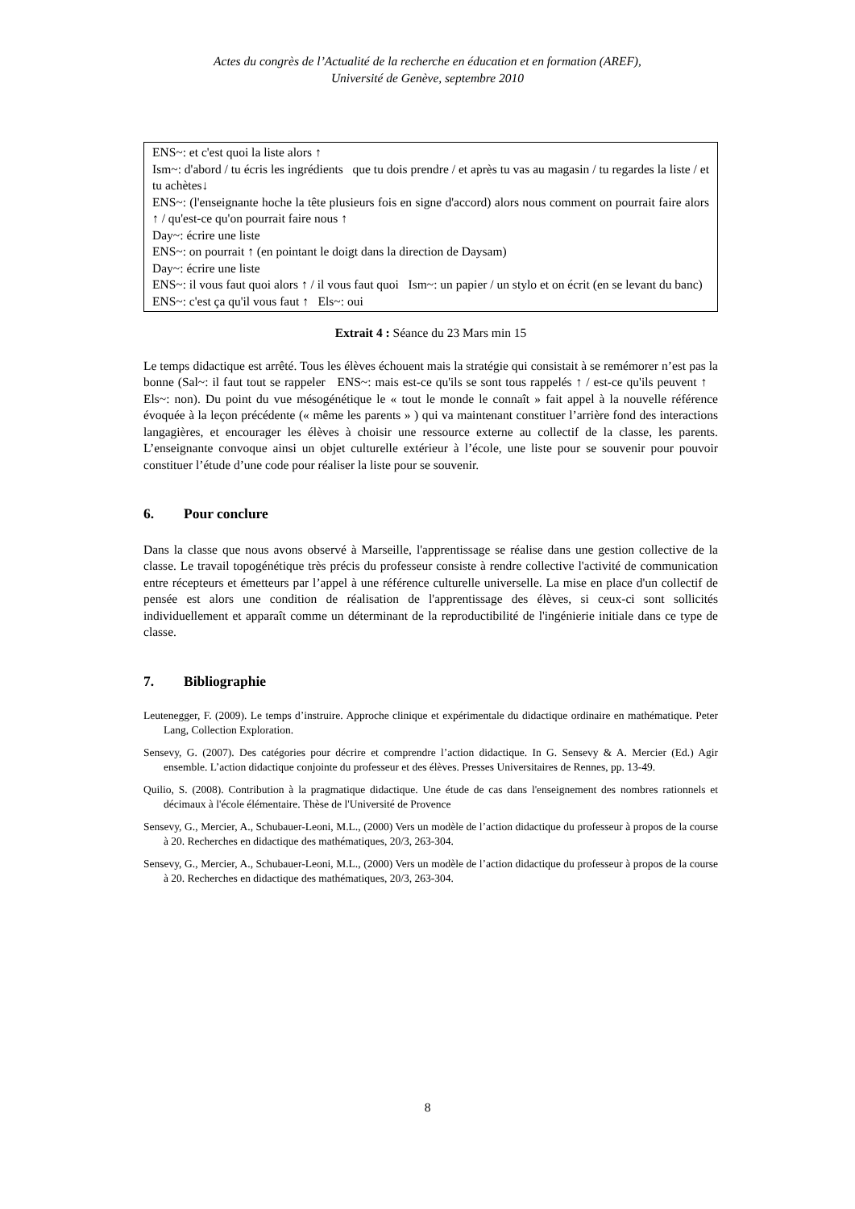Actes du congrès de l’Actualité de la recherche en éducation et en formation (AREF),
Université de Genève, septembre 2010
ENS~: et c'est quoi la liste alors ↑
Ism~: d'abord / tu écris les ingrédients que tu dois prendre / et après tu vas au magasin / tu regardes la liste / et tu achètes↓
ENS~: (l'enseignante hoche la tête plusieurs fois en signe d'accord) alors nous comment on pourrait faire alors ↑ / qu'est-ce qu'on pourrait faire nous ↑
Day~: écrire une liste
ENS~: on pourrait ↑ (en pointant le doigt dans la direction de Daysam)
Day~: écrire une liste
ENS~: il vous faut quoi alors ↑ / il vous faut quoi Ism~: un papier / un stylo et on écrit (en se levant du banc)
ENS~: c'est ça qu'il vous faut ↑ Els~: oui
Extrait 4 : Séance du 23 Mars min 15
Le temps didactique est arrêté. Tous les élèves échouent mais la stratégie qui consistait à se remémorer n’est pas la bonne (Sal~: il faut tout se rappeler ENS~: mais est-ce qu'ils se sont tous rappelés ↑ / est-ce qu'ils peuvent ↑ Els~: non). Du point du vue mésogénétique le « tout le monde le connaît » fait appel à la nouvelle référence évoquée à la leçon précédente (« même les parents » ) qui va maintenant constituer l’arrière fond des interactions langagières, et encourager les élèves à choisir une ressource externe au collectif de la classe, les parents. L’enseignante convoque ainsi un objet culturelle extérieur à l’école, une liste pour se souvenir pour pouvoir constituer l’étude d’une code pour réaliser la liste pour se souvenir.
6. Pour conclure
Dans la classe que nous avons observé à Marseille, l'apprentissage se réalise dans une gestion collective de la classe. Le travail topogénétique très précis du professeur consiste à rendre collective l'activité de communication entre récepteurs et émetteurs par l’appel à une référence culturelle universelle. La mise en place d'un collectif de pensée est alors une condition de réalisation de l'apprentissage des élèves, si ceux-ci sont sollicités individuellement et apparaît comme un déterminant de la reproductibilité de l'ingénierie initiale dans ce type de classe.
7. Bibliographie
Leutenegger, F. (2009). Le temps d’instruire. Approche clinique et expérimentale du didactique ordinaire en mathématique. Peter Lang, Collection Exploration.
Sensevy, G. (2007). Des catégories pour décrire et comprendre l’action didactique. In G. Sensevy & A. Mercier (Ed.) Agir ensemble. L’action didactique conjointe du professeur et des élèves. Presses Universitaires de Rennes, pp. 13-49.
Quilio, S. (2008). Contribution à la pragmatique didactique. Une étude de cas dans l'enseignement des nombres rationnels et décimaux à l'école élémentaire. Thèse de l'Université de Provence
Sensevy, G., Mercier, A., Schubauer-Leoni, M.L., (2000) Vers un modèle de l’action didactique du professeur à propos de la course à 20. Recherches en didactique des mathématiques, 20/3, 263-304.
Sensevy, G., Mercier, A., Schubauer-Leoni, M.L., (2000) Vers un modèle de l’action didactique du professeur à propos de la course à 20. Recherches en didactique des mathématiques, 20/3, 263-304.
8